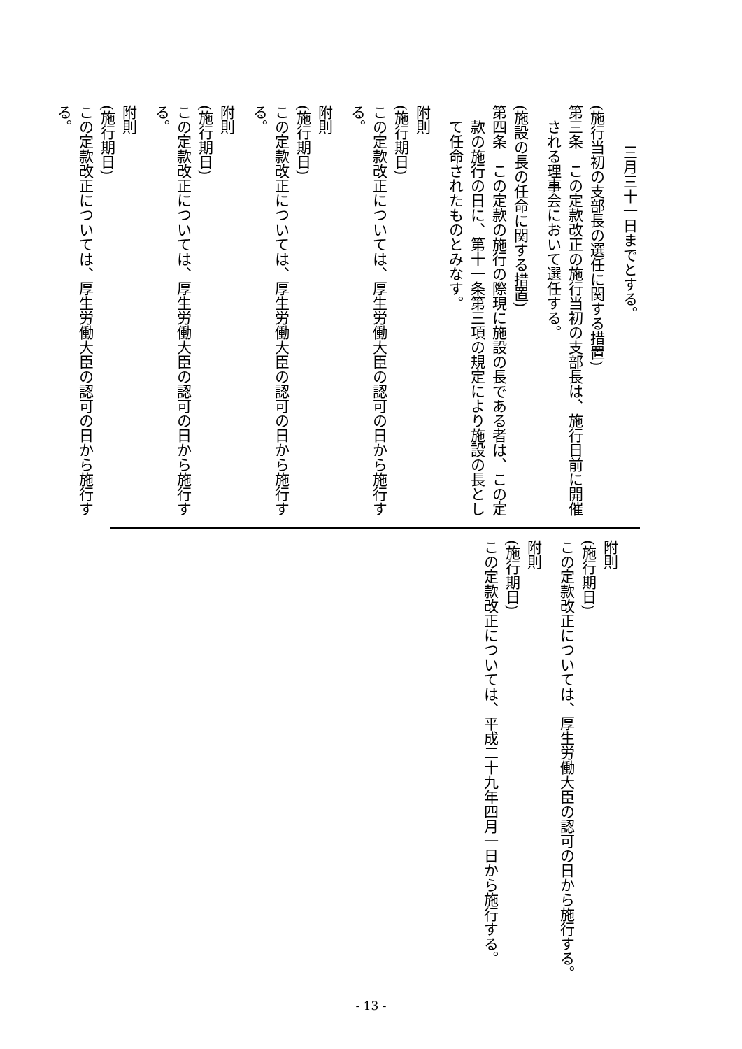三月三十一日までとする。
(施行当初の支部長の選任に関する措置)
第三条　この定款改正の施行当初の支部長は、施行日前に開催される理事会において選任する。
(施設の長の任命に関する措置)
第四条　この定款の施行の際現に施設の長である者は、この定款の施行の日に、第十一条第三項の規定により施設の長として任命されたものとみなす。
附則
(施行期日)
この定款改正については、厚生労働大臣の認可の日から施行する。
附則
(施行期日)
この定款改正については、厚生労働大臣の認可の日から施行する。
附則
(施行期日)
この定款改正については、厚生労働大臣の認可の日から施行する。
附則
(施行期日)
この定款改正については、厚生労働大臣の認可の日から施行する。
附則
(施行期日)
この定款改正については、厚生労働大臣の認可の日から施行する。
附則
(施行期日)
この定款改正については、平成二十九年四月一日から施行する。
- 13 -